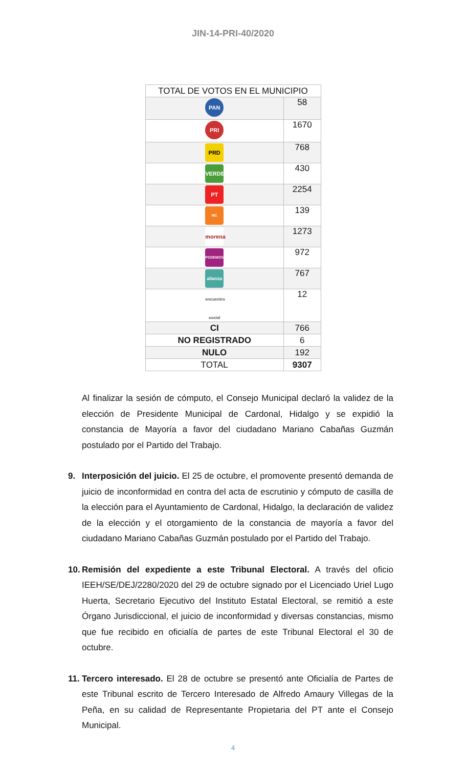JIN-14-PRI-40/2020
| TOTAL DE VOTOS EN EL MUNICIPIO | |
| --- | --- |
| PAN | 58 |
| PRI | 1670 |
| PRD | 768 |
| VERDE | 430 |
| PT | 2254 |
| MC | 139 |
| morena | 1273 |
| PODEMOS | 972 |
| alianza | 767 |
| encuentro social | 12 |
| CI | 766 |
| NO REGISTRADO | 6 |
| NULO | 192 |
| TOTAL | 9307 |
Al finalizar la sesión de cómputo, el Consejo Municipal declaró la validez de la elección de Presidente Municipal de Cardonal, Hidalgo y se expidió la constancia de Mayoría a favor del ciudadano Mariano Cabañas Guzmán postulado por el Partido del Trabajo.
9. Interposición del juicio. El 25 de octubre, el promovente presentó demanda de juicio de inconformidad en contra del acta de escrutinio y cómputo de casilla de la elección para el Ayuntamiento de Cardonal, Hidalgo, la declaración de validez de la elección y el otorgamiento de la constancia de mayoría a favor del ciudadano Mariano Cabañas Guzmán postulado por el Partido del Trabajo.
10.
Remisión del expediente a este Tribunal Electoral. A través del oficio IEEH/SE/DEJ/2280/2020 del 29 de octubre signado por el Licenciado Uriel Lugo Huerta, Secretario Ejecutivo del Instituto Estatal Electoral, se remitió a este Órgano Jurisdiccional, el juicio de inconformidad y diversas constancias, mismo que fue recibido en oficialía de partes de este Tribunal Electoral el 30 de octubre.
11.
Tercero interesado. El 28 de octubre se presentó ante Oficialía de Partes de este Tribunal escrito de Tercero Interesado de Alfredo Amaury Villegas de la Peña, en su calidad de Representante Propietaria del PT ante el Consejo Municipal.
4